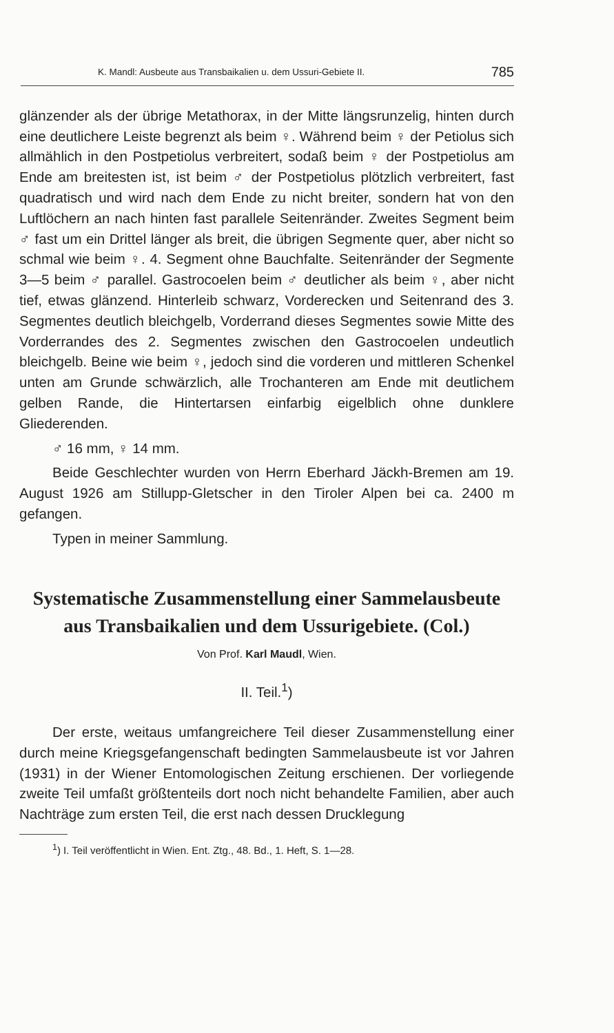K. Mandl: Ausbeute aus Transbaikalien u. dem Ussuri-Gebiete II. 785
glänzender als der übrige Metathorax, in der Mitte längsrunzelig, hinten durch eine deutlichere Leiste begrenzt als beim ♀. Während beim ♀ der Petiolus sich allmählich in den Postpetiolus verbreitert, sodaß beim ♀ der Postpetiolus am Ende am breitesten ist, ist beim ♂ der Postpetiolus plötzlich verbreitert, fast quadratisch und wird nach dem Ende zu nicht breiter, sondern hat von den Luftlöchern an nach hinten fast parallele Seitenränder. Zweites Segment beim ♂ fast um ein Drittel länger als breit, die übrigen Segmente quer, aber nicht so schmal wie beim ♀. 4. Segment ohne Bauchfalte. Seitenränder der Segmente 3—5 beim ♂ parallel. Gastrocoelen beim ♂ deutlicher als beim ♀, aber nicht tief, etwas glänzend. Hinterleib schwarz, Vorderecken und Seitenrand des 3. Segmentes deutlich bleichgelb, Vorderrand dieses Segmentes sowie Mitte des Vorderrandes des 2. Segmentes zwischen den Gastrocoelen undeutlich bleichgelb. Beine wie beim ♀, jedoch sind die vorderen und mittleren Schenkel unten am Grunde schwärzlich, alle Trochanteren am Ende mit deutlichem gelben Rande, die Hintertarsen einfarbig eigelblich ohne dunklere Gliederenden.
♂ 16 mm, ♀ 14 mm.
Beide Geschlechter wurden von Herrn Eberhard Jäckh-Bremen am 19. August 1926 am Stillupp-Gletscher in den Tiroler Alpen bei ca. 2400 m gefangen.
Typen in meiner Sammlung.
Systematische Zusammenstellung einer Sammelausbeute aus Transbaikalien und dem Ussurigebiete. (Col.)
Von Prof. Karl Maudl, Wien.
II. Teil.<sup>1</sup>)
Der erste, weitaus umfangreichere Teil dieser Zusammenstellung einer durch meine Kriegsgefangenschaft bedingten Sammelausbeute ist vor Jahren (1931) in der Wiener Entomologischen Zeitung erschienen. Der vorliegende zweite Teil umfaßt größtenteils dort noch nicht behandelte Familien, aber auch Nachträge zum ersten Teil, die erst nach dessen Drucklegung
<sup>1</sup>) I. Teil veröffentlicht in Wien. Ent. Ztg., 48. Bd., 1. Heft, S. 1—28.